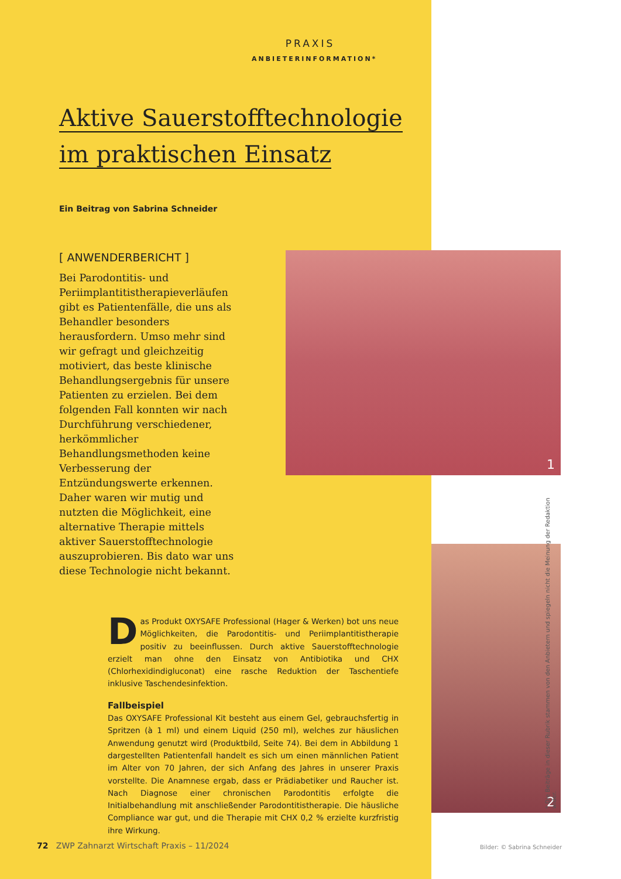PRAXIS
ANBIETERINFORMATION*
Aktive Sauerstofftechnologie
im praktischen Einsatz
Ein Beitrag von Sabrina Schneider
[ ANWENDERBERICHT ]
Bei Parodontitis- und Periimplantitistherapieverläufen gibt es Patientenfälle, die uns als Behandler besonders herausfordern. Umso mehr sind wir gefragt und gleichzeitig motiviert, das beste klinische Behandlungsergebnis für unsere Patienten zu erzielen. Bei dem folgenden Fall konnten wir nach Durchführung verschiedener, herkömmlicher Behandlungsmethoden keine Verbesserung der Entzündungswerte erkennen. Daher waren wir mutig und nutzten die Möglichkeit, eine alternative Therapie mittels aktiver Sauerstofftechnologie auszuprobieren. Bis dato war uns diese Technologie nicht bekannt.
1
2
Das Produkt OXYSAFE Professional (Hager & Werken) bot uns neue Möglichkeiten, die Parodontitis- und Periimplantitistherapie positiv zu beeinflussen. Durch aktive Sauerstofftechnologie erzielt man ohne den Einsatz von Antibiotika und CHX (Chlorhexidindigluconat) eine rasche Reduktion der Taschentiefe inklusive Taschendesinfektion.
Fallbeispiel
Das OXYSAFE Professional Kit besteht aus einem Gel, gebrauchsfertig in Spritzen (à 1 ml) und einem Liquid (250 ml), welches zur häuslichen Anwendung genutzt wird (Produktbild, Seite 74). Bei dem in Abbildung 1 dargestellten Patientenfall handelt es sich um einen männlichen Patient im Alter von 70 Jahren, der sich Anfang des Jahres in unserer Praxis vorstellte. Die Anamnese ergab, dass er Prädiabetiker und Raucher ist. Nach Diagnose einer chronischen Parodontitis erfolgte die Initialbehandlung mit anschließender Parodontitistherapie. Die häusliche Compliance war gut, und die Therapie mit CHX 0,2 % erzielte kurzfristig ihre Wirkung.
72 ZWP Zahnarzt Wirtschaft Praxis – 11/2024
Bilder: © Sabrina Schneider
* Die Beiträge in dieser Rubrik stammen von den Anbietern und spiegeln nicht die Meinung der Redaktion wider.